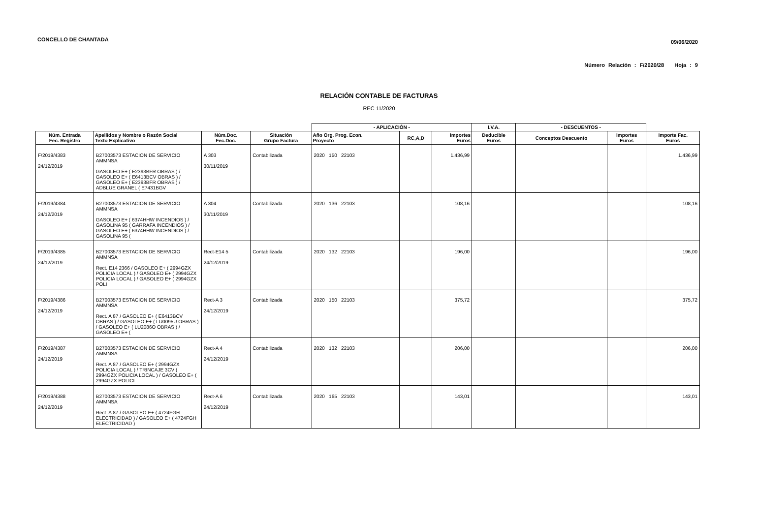CONCELLO DE CHANTADA 09/06/2020
Número Relación : F/2020/28 Hoja : 9
RELACIÓN CONTABLE DE FACTURAS
REC 11/2020
| | | | | - APLICACIÓN - | | | I.V.A. | - DESCUENTOS - | | |
| --- | --- | --- | --- | --- | --- | --- | --- | --- | --- | --- |
| Núm. Entrada Fec. Registro | Apellidos y Nombre o Razón Social Texto Explicativo | Núm.Doc. Fec.Doc. | Situación Grupo Factura | Año Org. Prog. Econ. Proyecto | RC,A,D | Importes Euros | Deducible Euros | Conceptos Descuento | Importes Euros | Importe Fac. Euros |
| F/2019/4383 24/12/2019 | B27003573 ESTACION DE SERVICIO AMMNSA GASOLEO E+ ( E2393BFR OBRAS ) / GASOLEO E+ ( E6413BCV OBRAS ) / GASOLEO E+ ( E2393BFR OBRAS ) / ADBLUE GRANEL ( E7431BGV | A 303 30/11/2019 | Contabilizada | 2020 150 22103 | | 1.436,99 | | | | 1.436,99 |
| F/2019/4384 24/12/2019 | B27003573 ESTACION DE SERVICIO AMMNSA GASOLEO E+ ( 6374HHW INCENDIOS ) / GASOLINA 95 ( GARRAFA INCENDIOS ) / GASOLEO E+ ( 6374HHW INCENDIOS ) / GASOLINA 95 ( | A 304 30/11/2019 | Contabilizada | 2020 136 22103 | | 108,16 | | | | 108,16 |
| F/2019/4385 24/12/2019 | B27003573 ESTACION DE SERVICIO AMMNSA Rect. E14 2366 / GASOLEO E+ ( 2994GZX POLICIA LOCAL ) / GASOLEO E+ ( 2994GZX POLICIA LOCAL ) / GASOLEO E+ ( 2994GZX POLI | Rect-E14 5 24/12/2019 | Contabilizada | 2020 132 22103 | | 196,00 | | | | 196,00 |
| F/2019/4386 24/12/2019 | B27003573 ESTACION DE SERVICIO AMMNSA Rect. A 87 / GASOLEO E+ ( E6413BCV OBRAS ) / GASOLEO E+ ( LU0095U OBRAS ) / GASOLEO E+ ( LU2086O OBRAS ) / GASOLEO E+ ( | Rect-A 3 24/12/2019 | Contabilizada | 2020 150 22103 | | 375,72 | | | | 375,72 |
| F/2019/4387 24/12/2019 | B27003573 ESTACION DE SERVICIO AMMNSA Rect. A 87 / GASOLEO E+ ( 2994GZX POLICIA LOCAL ) / TRINCAJE 3CV ( 2994GZX POLICIA LOCAL ) / GASOLEO E+ ( 2994GZX POLICI | Rect-A 4 24/12/2019 | Contabilizada | 2020 132 22103 | | 206,00 | | | | 206,00 |
| F/2019/4388 24/12/2019 | B27003573 ESTACION DE SERVICIO AMMNSA Rect. A 87 / GASOLEO E+ ( 4724FGH ELECTRICIDAD ) / GASOLEO E+ ( 4724FGH ELECTRICIDAD ) | Rect-A 6 24/12/2019 | Contabilizada | 2020 165 22103 | | 143,01 | | | | 143,01 |